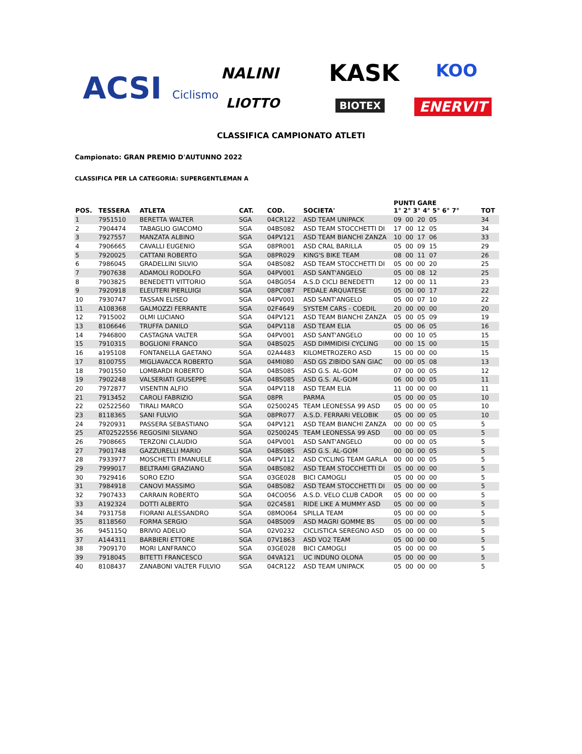ACSI Ciclismo NALINI KASK KOO
LIOTTO BIOTEX ENERVIT
CLASSIFICA CAMPIONATO ATLETI
Campionato: GRAN PREMIO D'AUTUNNO 2022
CLASSIFICA PER LA CATEGORIA: SUPERGENTLEMAN A
| POS. | TESSERA | ATLETA | CAT. | COD. | SOCIETA' | PUNTI GARE 1° 2° 3° 4° 5° 6° 7° | TOT |
| --- | --- | --- | --- | --- | --- | --- | --- |
| 1 | 7951510 | BERETTA WALTER | SGA | 04CR122 | ASD TEAM UNIPACK | 09 00 20 05 | 34 |
| 2 | 7904474 | TABAGLIO GIACOMO | SGA | 04BS082 | ASD TEAM STOCCHETTI DI | 17 00 12 05 | 34 |
| 3 | 7927557 | MANZATA ALBINO | SGA | 04PV121 | ASD TEAM BIANCHI ZANZA | 10 00 17 06 | 33 |
| 4 | 7906665 | CAVALLI EUGENIO | SGA | 08PR001 | ASD CRAL BARILLA | 05 00 09 15 | 29 |
| 5 | 7920025 | CATTANI ROBERTO | SGA | 08PR029 | KING'S BIKE TEAM | 08 00 11 07 | 26 |
| 6 | 7986045 | GRADELLINI SILVIO | SGA | 04BS082 | ASD TEAM STOCCHETTI DI | 05 00 00 20 | 25 |
| 7 | 7907638 | ADAMOLI RODOLFO | SGA | 04PV001 | ASD SANT'ANGELO | 05 00 08 12 | 25 |
| 8 | 7903825 | BENEDETTI VITTORIO | SGA | 04BG054 | A.S.D CICLI BENEDETTI | 12 00 00 11 | 23 |
| 9 | 7920918 | ELEUTERI PIERLUIGI | SGA | 08PC087 | PEDALE ARQUATESE | 05 00 00 17 | 22 |
| 10 | 7930747 | TASSAN ELISEO | SGA | 04PV001 | ASD SANT'ANGELO | 05 00 07 10 | 22 |
| 11 | A108368 | GALMOZZI FERRANTE | SGA | 02F4649 | SYSTEM CARS - COEDIL | 20 00 00 00 | 20 |
| 12 | 7915002 | OLMI LUCIANO | SGA | 04PV121 | ASD TEAM BIANCHI ZANZA | 05 00 05 09 | 19 |
| 13 | 8106646 | TRUFFA DANILO | SGA | 04PV118 | ASD TEAM ELIA | 05 00 06 05 | 16 |
| 14 | 7946800 | CASTAGNA VALTER | SGA | 04PV001 | ASD SANT'ANGELO | 00 00 10 05 | 15 |
| 15 | 7910315 | BOGLIONI FRANCO | SGA | 04BS025 | ASD DIMMIDISI CYCLING | 00 00 15 00 | 15 |
| 16 | a195108 | FONTANELLA GAETANO | SGA | 02A4483 | KILOMETROZERO ASD | 15 00 00 00 | 15 |
| 17 | 8100755 | MIGLIAVACCA ROBERTO | SGA | 04MI080 | ASD GS ZIBIDO SAN GIAC | 00 00 05 08 | 13 |
| 18 | 7901550 | LOMBARDI ROBERTO | SGA | 04BS085 | ASD G.S. AL-GOM | 07 00 00 05 | 12 |
| 19 | 7902248 | VALSERIATI GIUSEPPE | SGA | 04BS085 | ASD G.S. AL-GOM | 06 00 00 05 | 11 |
| 20 | 7972877 | VISENTIN ALFIO | SGA | 04PV118 | ASD TEAM ELIA | 11 00 00 00 | 11 |
| 21 | 7913452 | CAROLI FABRIZIO | SGA | 08PR | PARMA | 05 00 00 05 | 10 |
| 22 | 02522560 | TIRALI MARCO | SGA | 02500245 | TEAM LEONESSA 99 ASD | 05 00 00 05 | 10 |
| 23 | 8118365 | SANI FULVIO | SGA | 08PR077 | A.S.D. FERRARI VELOBIK | 05 00 00 05 | 10 |
| 24 | 7920931 | PASSERA SEBASTIANO | SGA | 04PV121 | ASD TEAM BIANCHI ZANZA | 00 00 00 05 | 5 |
| 25 | AT02522556 | REGOSINI SILVANO | SGA | 02500245 | TEAM LEONESSA 99 ASD | 00 00 00 05 | 5 |
| 26 | 7908665 | TERZONI CLAUDIO | SGA | 04PV001 | ASD SANT'ANGELO | 00 00 00 05 | 5 |
| 27 | 7901748 | GAZZURELLI MARIO | SGA | 04BS085 | ASD G.S. AL-GOM | 00 00 00 05 | 5 |
| 28 | 7933977 | MOSCHETTI EMANUELE | SGA | 04PV112 | ASD CYCLING TEAM GARLA | 00 00 00 05 | 5 |
| 29 | 7999017 | BELTRAMI GRAZIANO | SGA | 04BS082 | ASD TEAM STOCCHETTI DI | 05 00 00 00 | 5 |
| 30 | 7929416 | SORO EZIO | SGA | 03GE028 | BICI CAMOGLI | 05 00 00 00 | 5 |
| 31 | 7984918 | CANOVI MASSIMO | SGA | 04BS082 | ASD TEAM STOCCHETTI DI | 05 00 00 00 | 5 |
| 32 | 7907433 | CARRAIN ROBERTO | SGA | 04CO056 | A.S.D. VELO CLUB CADOR | 05 00 00 00 | 5 |
| 33 | A192324 | DOTTI ALBERTO | SGA | 02C4581 | RIDE LIKE A MUMMY ASD | 05 00 00 00 | 5 |
| 34 | 7931758 | FIORANI ALESSANDRO | SGA | 08MO064 | SPILLA TEAM | 05 00 00 00 | 5 |
| 35 | 8118560 | FORMA SERGIO | SGA | 04BS009 | ASD MAGRI GOMME BS | 05 00 00 00 | 5 |
| 36 | 945115Q | BRIVIO ADELIO | SGA | 02V0232 | CICLISTICA SEREGNO ASD | 05 00 00 00 | 5 |
| 37 | A144311 | BARBIERI ETTORE | SGA | 07V1863 | ASD VO2 TEAM | 05 00 00 00 | 5 |
| 38 | 7909170 | MORI LANFRANCO | SGA | 03GE028 | BICI CAMOGLI | 05 00 00 00 | 5 |
| 39 | 7918045 | BITETTI FRANCESCO | SGA | 04VA121 | UC INDUNO OLONA | 05 00 00 00 | 5 |
| 40 | 8108437 | ZANABONI VALTER FULVIO | SGA | 04CR122 | ASD TEAM UNIPACK | 05 00 00 00 | 5 |